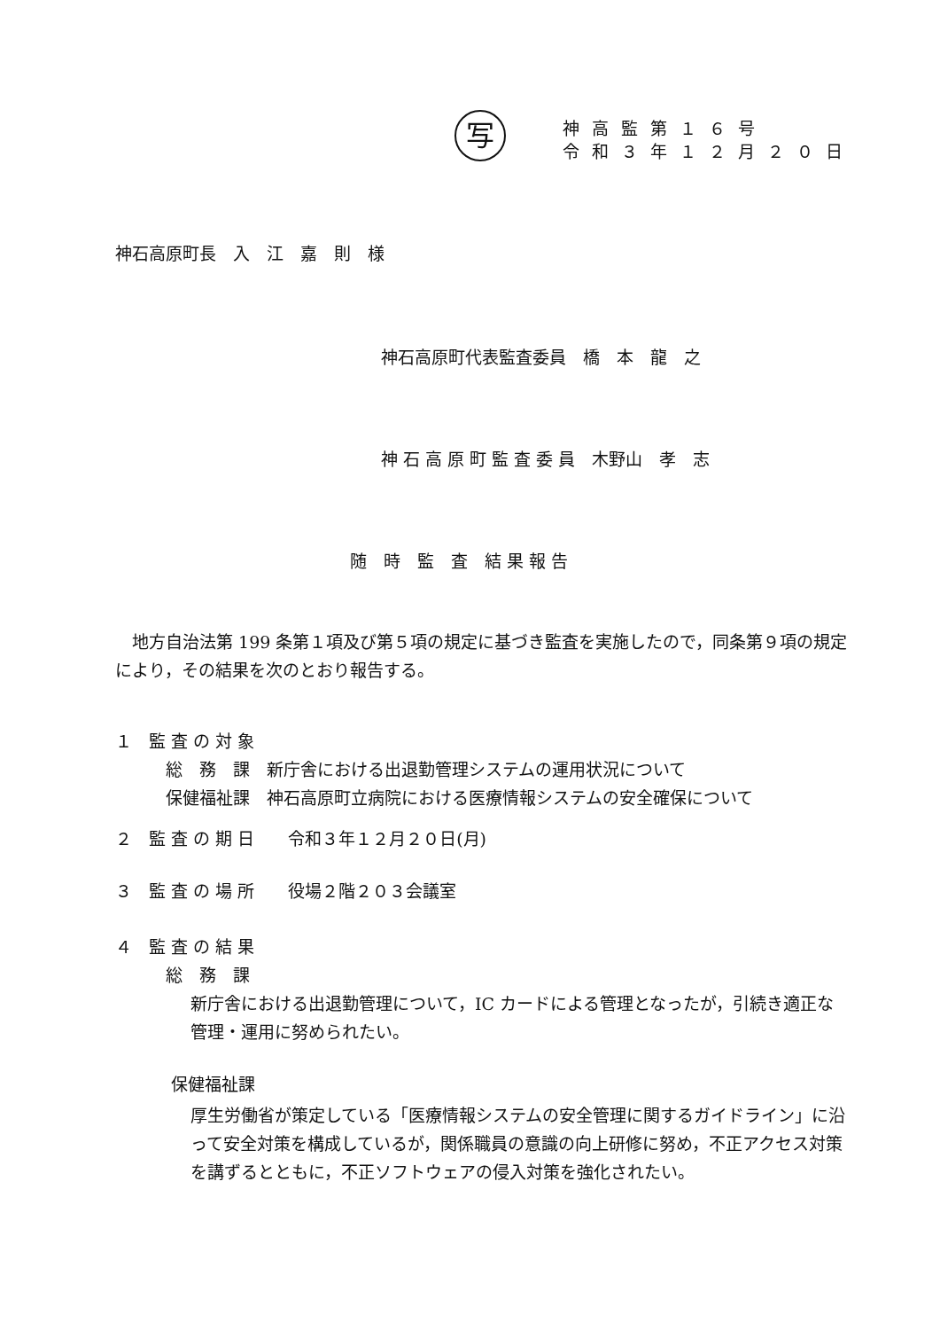写
神高監第１６号
令和３年１２月２０日
神石高原町長　入　江　嘉　則　様
神石高原町代表監査委員　橋　本　龍　之
神 石 高 原 町 監 査 委 員　木野山　孝　志
随　時　監　査　結 果 報 告
　地方自治法第 199 条第１項及び第５項の規定に基づき監査を実施したので，同条第９項の規定により，その結果を次のとおり報告する。
１　監 査 の 対 象
　　　総　務　課　新庁舎における出退勤管理システムの運用状況について
　　　保健福祉課　神石高原町立病院における医療情報システムの安全確保について
２　監 査 の 期 日　　令和３年１２月２０日(月)
３　監 査 の 場 所　　役場２階２０３会議室
４　監 査 の 結 果
　　　総　務　課
新庁舎における出退勤管理について，IC カードによる管理となったが，引続き適正な管理・運用に努められたい。
保健福祉課
厚生労働省が策定している「医療情報システムの安全管理に関するガイドライン」に沿って安全対策を構成しているが，関係職員の意識の向上研修に努め，不正アクセス対策を講ずるとともに，不正ソフトウェアの侵入対策を強化されたい。